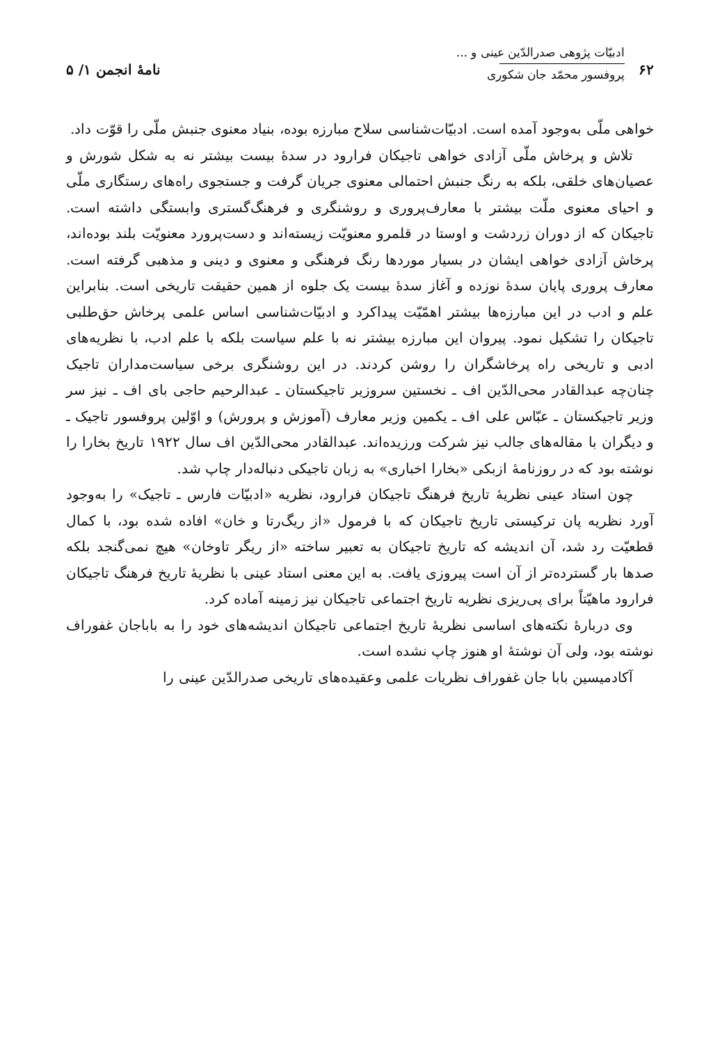۶۲
ادبیّات پژوهی صدرالدّین عینی و ...
پروفسور محمّد جان شکوری
نامهٔ انجمن ۱/ ۵
خواهی ملّی به‌وجود آمده است. ادبیّات‌شناسی سلاح مبارزه بوده، بنیاد معنوی جنبش ملّی را قوّت داد.
تلاش و پرخاش ملّی آزادی خواهی تاجیکان فرارود در سدهٔ بیست بیشتر نه به شکل شورش و عصیان‌های خلقی، بلکه به رنگ جنبش احتمالی معنوی جریان گرفت و جستجوی راه‌های رستگاری ملّی و احیای معنوی ملّت بیشتر با معارف‌پروری و روشنگری و فرهنگ‌گستری وابستگی داشته است. تاجیکان که از دوران زردشت و اوستا در قلمرو معنویّت زیسته‌اند و دست‌پرورد معنویّت بلند بوده‌اند، پرخاش آزادی خواهی ایشان در بسیار موردها رنگ فرهنگی و معنوی و دینی و مذهبی گرفته است. معارف پروری پایان سدهٔ نوزده و آغاز سدهٔ بیست یک جلوه از همین حقیقت تاریخی است. بنابراین علم و ادب در این مبارزه‌ها بیشتر اهمّیّت پیداکرد و ادبیّات‌شناسی اساس علمی پرخاش حق‌طلبی تاجیکان را تشکیل نمود. پیروان این مبارزه بیشتر نه با علم سیاست بلکه با علم ادب، با نظریه‌های ادبی و تاریخی راه پرخاشگران را روشن کردند. در این روشنگری برخی سیاست‌مداران تاجیک چنان‌چه عبدالقادر محی‌الدّین اف ـ نخستین سروزیر تاجیکستان ـ عبدالرحیم حاجی بای اف ـ نیز سر وزیر تاجیکستان ـ عبّاس علی اف ـ یکمین وزیر معارف (آموزش و پرورش) و اوّلین پروفسور تاجیک ـ و دیگران با مقاله‌های جالب نیز شرکت ورزیده‌اند. عبدالقادر محی‌الدّین اف سال ۱۹۲۲ تاریخ بخارا را نوشته بود که در روزنامهٔ ازبکی «بخارا اخباری» به زبان تاجیکی دنباله‌دار چاپ شد.
چون استاد عینی نظریهٔ تاریخ فرهنگ تاجیکان فرارود، نظریه «ادبیّات فارس ـ تاجیک» را به‌وجود آورد نظریه پان ترکیستی تاریخ تاجیکان که با فرمول «از ریگ‌رتا و خان» افاده شده بود، با کمال قطعیّت رد شد، آن اندیشه که تاریخ تاجیکان به تعبیر ساخته «از ریگر تاوخان» هیچ نمی‌گنجد بلکه صدها بار گسترده‌تر از آن است پیروزی یافت. به این معنی استاد عینی با نظریهٔ تاریخ فرهنگ تاجیکان فرارود ماهیّتاً برای پی‌ریزی نظریه تاریخ اجتماعی تاجیکان نیز زمینه آماده کرد.
وی دربارهٔ نکته‌های اساسی نظریهٔ تاریخ اجتماعی تاجیکان اندیشه‌های خود را به باباجان غفوراف نوشته بود، ولی آن نوشتهٔ او هنوز چاپ نشده است.
آکادمیسین بابا جان غفوراف نظریات علمی وعقیده‌های تاریخی صدرالدّین عینی را